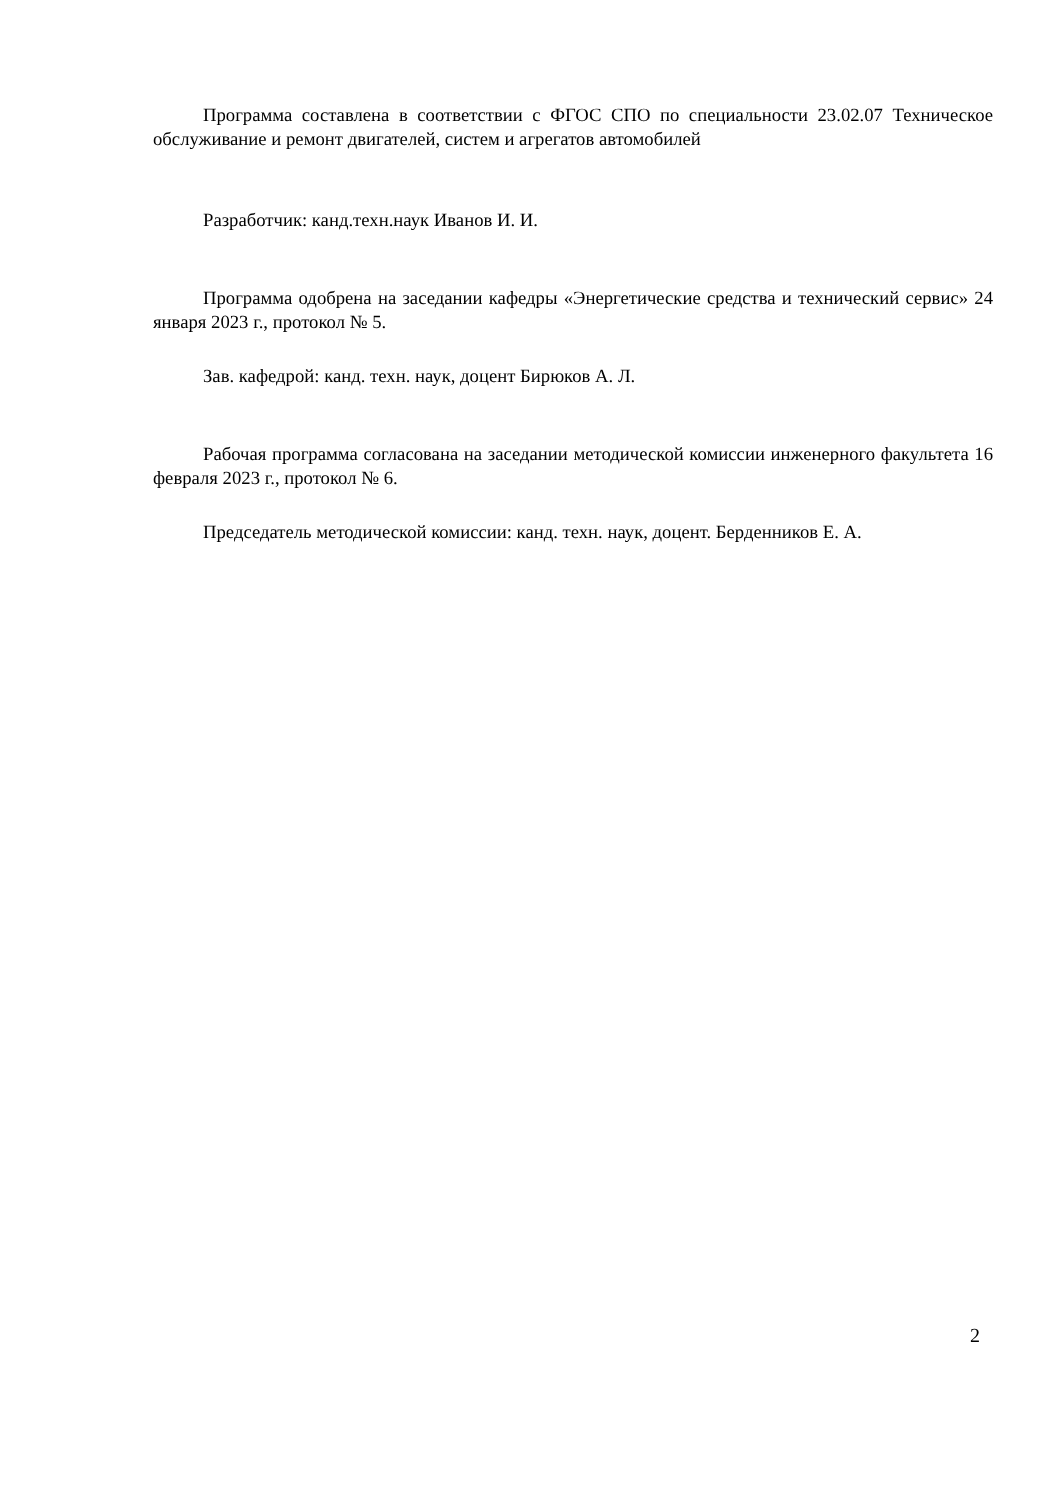Программа составлена в соответствии с ФГОС СПО по специальности 23.02.07 Техническое обслуживание и ремонт двигателей, систем и агрегатов автомобилей
Разработчик: канд.техн.наук Иванов И. И.
Программа одобрена на заседании кафедры «Энергетические средства и технический сервис» 24 января 2023 г., протокол № 5.
Зав. кафедрой: канд. техн. наук, доцент Бирюков А. Л.
Рабочая программа согласована на заседании методической комиссии инженерного факультета 16 февраля 2023 г., протокол № 6.
Председатель методической комиссии: канд. техн. наук, доцент. Берденников Е. А.
2